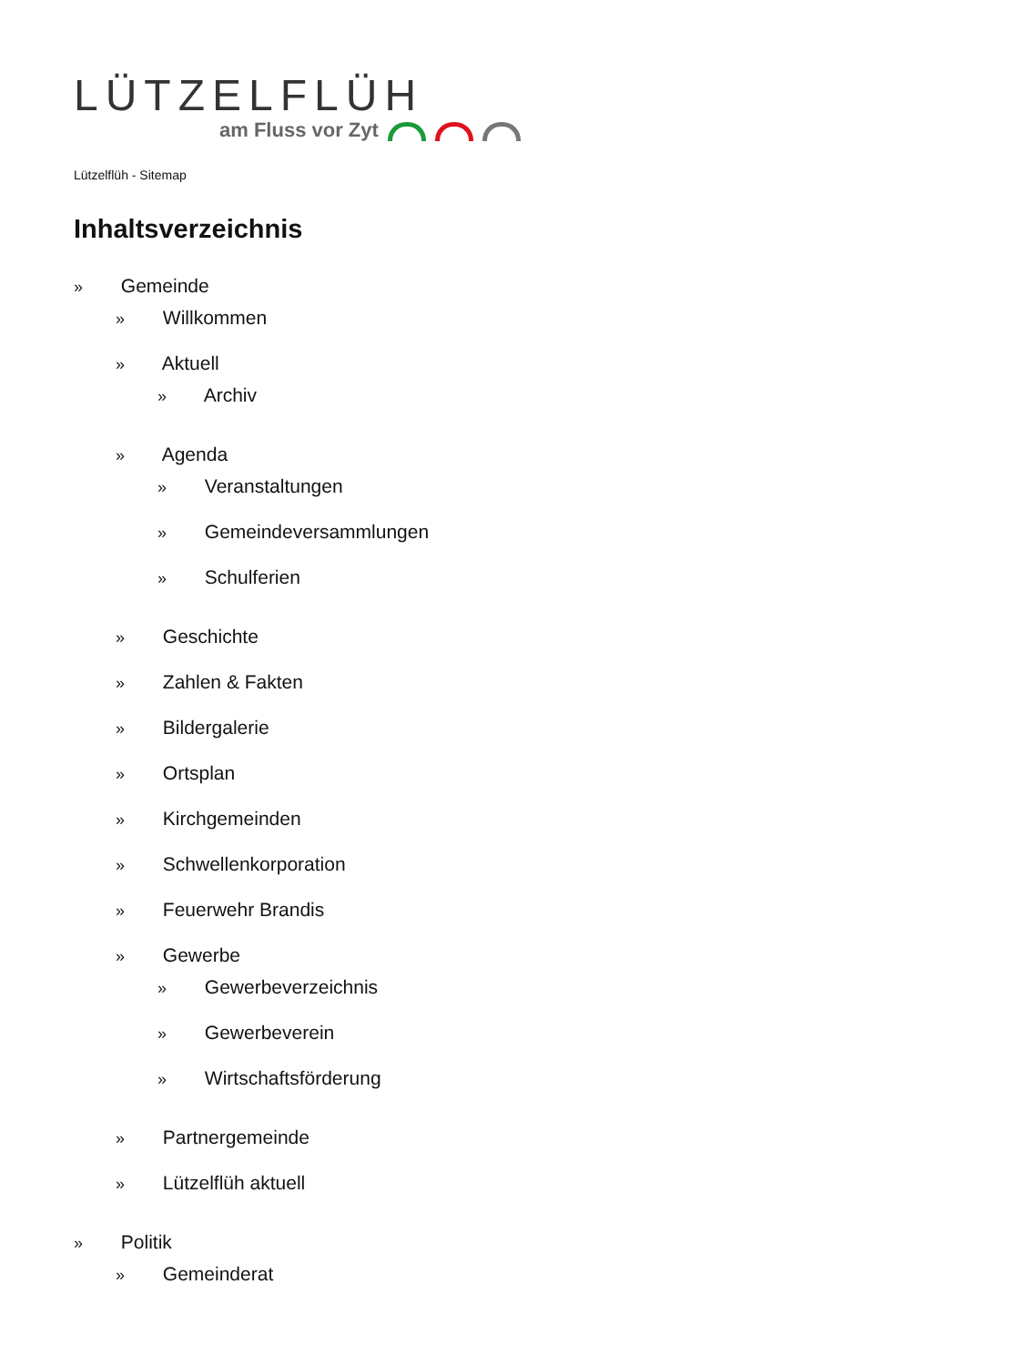LÜTZELFLÜH
am Fluss vor Zyt
Lützelflüh - Sitemap
Inhaltsverzeichnis
» Gemeinde
» Willkommen
» Aktuell
» Archiv
» Agenda
» Veranstaltungen
» Gemeindeversammlungen
» Schulferien
» Geschichte
» Zahlen & Fakten
» Bildergalerie
» Ortsplan
» Kirchgemeinden
» Schwellenkorporation
» Feuerwehr Brandis
» Gewerbe
» Gewerbeverzeichnis
» Gewerbeverein
» Wirtschaftsförderung
» Partnergemeinde
» Lützelflüh aktuell
» Politik
» Gemeinderat